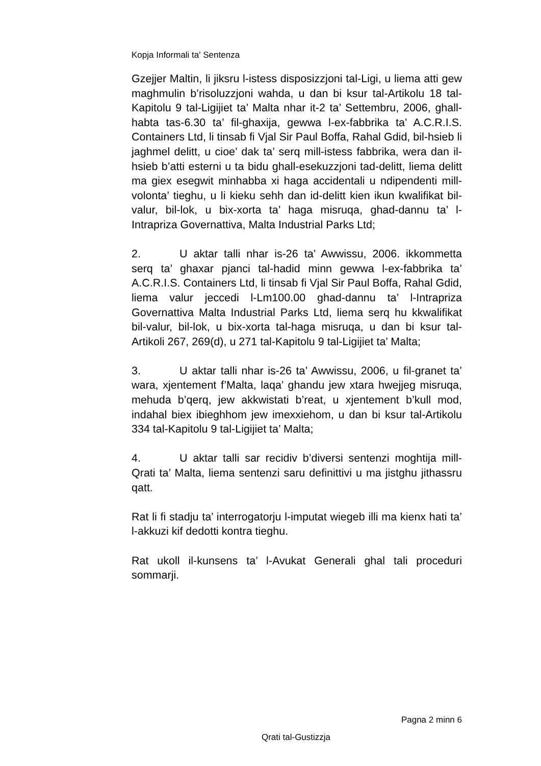Kopja Informali ta' Sentenza
Gzejjer Maltin, li jiksru l-istess disposizzjoni tal-Ligi, u liema atti gew maghmulin b’risoluzzjoni wahda, u dan bi ksur tal-Artikolu 18 tal-Kapitolu 9 tal-Ligijiet ta’ Malta nhar it-2 ta’ Settembru, 2006, ghall-habta tas-6.30 ta’ fil-ghaxija, gewwa l-ex-fabbrika ta’ A.C.R.I.S. Containers Ltd, li tinsab fi Vjal Sir Paul Boffa, Rahal Gdid, bil-hsieb li jaghmel delitt, u cioe’ dak ta’ serq mill-istess fabbrika, wera dan il-hsieb b’atti esterni u ta bidu ghall-esekuzzjoni tad-delitt, liema delitt ma giex esegwit minhabba xi haga accidentali u ndipendenti mill-volonta’ tieghu, u li kieku sehh dan id-delitt kien ikun kwalifikat bil-valur, bil-lok, u bix-xorta ta’ haga misruqa, ghad-dannu ta’ l-Intrapriza Governattiva, Malta Industrial Parks Ltd;
2. U aktar talli nhar is-26 ta’ Awwissu, 2006. ikkommetta serq ta’ ghaxar pjanci tal-hadid minn gewwa l-ex-fabbrika ta’ A.C.R.I.S. Containers Ltd, li tinsab fi Vjal Sir Paul Boffa, Rahal Gdid, liema valur jeccedi l-Lm100.00 ghad-dannu ta’ l-Intrapriza Governattiva Malta Industrial Parks Ltd, liema serq hu kkwalifikat bil-valur, bil-lok, u bix-xorta tal-haga misruqa, u dan bi ksur tal-Artikoli 267, 269(d), u 271 tal-Kapitolu 9 tal-Ligijiet ta’ Malta;
3. U aktar talli nhar is-26 ta’ Awwissu, 2006, u fil-granet ta’ wara, xjentement f’Malta, laqa’ ghandu jew xtara hwejjeg misruqa, mehuda b’qerq, jew akkwistati b’reat, u xjentement b’kull mod, indahal biex ibieghhom jew imexxiehom, u dan bi ksur tal-Artikolu 334 tal-Kapitolu 9 tal-Ligijiet ta’ Malta;
4. U aktar talli sar recidiv b’diversi sentenzi moghtija mill-Qrati ta’ Malta, liema sentenzi saru definittivi u ma jistghu jithassru qatt.
Rat li fi stadju ta’ interrogatorju l-imputat wiegeb illi ma kienx hati ta’ l-akkuzi kif dedotti kontra tieghu.
Rat ukoll il-kunsens ta’ l-Avukat Generali ghal tali proceduri sommarji.
Pagna 2 minn 6
Qrati tal-Gustizzja